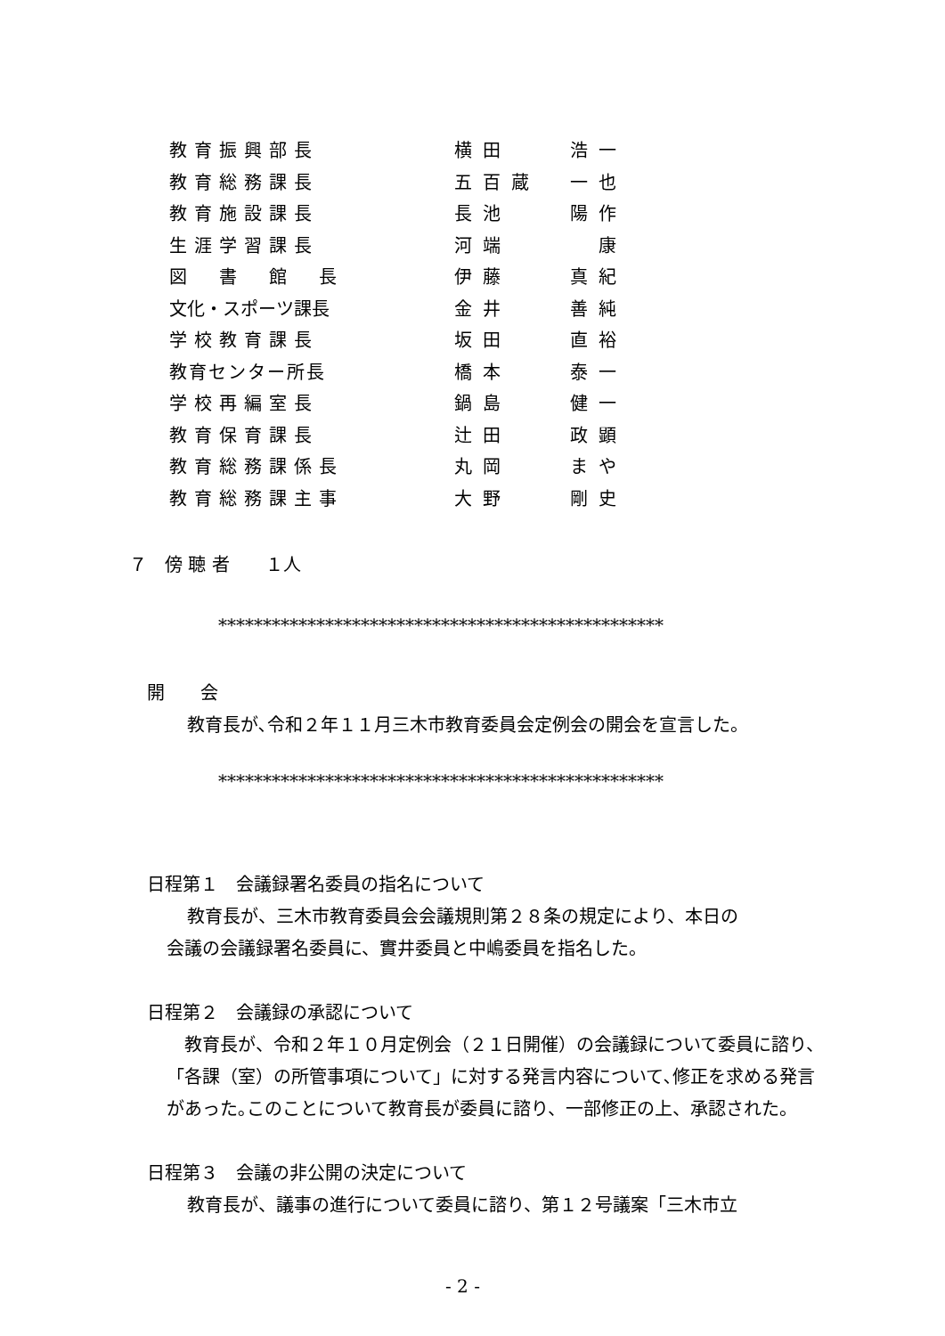| 教育振興部長 | 横田 | 浩一 |
| 教育総務課長 | 五百蔵 | 一也 |
| 教育施設課長 | 長池 | 陽作 |
| 生涯学習課長 | 河端 | 康 |
| 図 書 館 長 | 伊藤 | 真紀 |
| 文化・スポーツ課長 | 金井 | 善純 |
| 学校教育課長 | 坂田 | 直裕 |
| 教育センター所長 | 橋本 | 泰一 |
| 学校再編室長 | 鍋島 | 健一 |
| 教育保育課長 | 辻田 | 政顕 |
| 教育総務課係長 | 丸岡 | まや |
| 教育総務課主事 | 大野 | 剛史 |
７　傍 聴 者　　１人
**************************************************
開　　会
教育長が､令和２年１１月三木市教育委員会定例会の開会を宣言した。
**************************************************
日程第１　会議録署名委員の指名について
教育長が、三木市教育委員会会議規則第２８条の規定により、本日の
会議の会議録署名委員に、實井委員と中嶋委員を指名した。
日程第２　会議録の承認について
　教育長が、令和２年１０月定例会（２１日開催）の会議録について委員に諮り、「各課（室）の所管事項について」に対する発言内容について､修正を求める発言があった｡このことについて教育長が委員に諮り、一部修正の上、承認された。
日程第３　会議の非公開の決定について
教育長が、議事の進行について委員に諮り、第１２号議案「三木市立
- 2 -